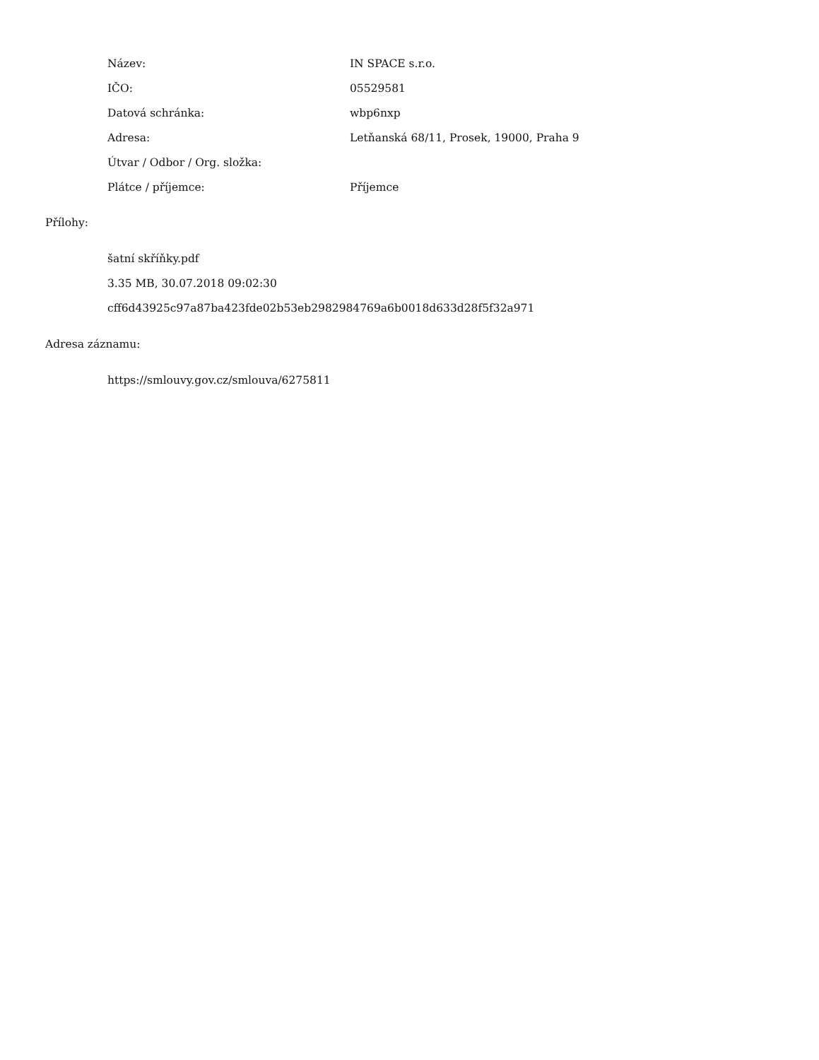| Název: | IN SPACE s.r.o. |
| IČO: | 05529581 |
| Datová schránka: | wbp6nxp |
| Adresa: | Letňanská 68/11, Prosek, 19000, Praha 9 |
| Útvar / Odbor / Org. složka: | |
| Plátce / příjemce: | Příjemce |
Přílohy:
šatní skříňky.pdf
3.35 MB, 30.07.2018 09:02:30
cff6d43925c97a87ba423fde02b53eb2982984769a6b0018d633d28f5f32a971
Adresa záznamu:
https://smlouvy.gov.cz/smlouva/6275811